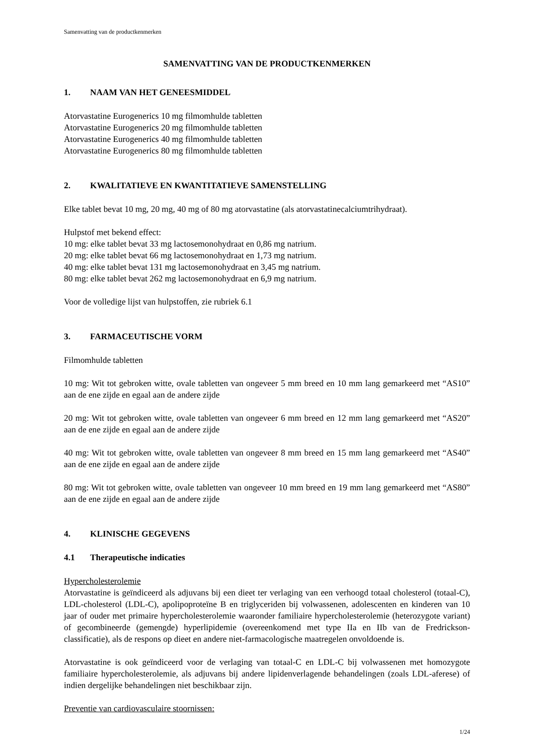Samenvatting van de productkenmerken
SAMENVATTING VAN DE PRODUCTKENMERKEN
1. NAAM VAN HET GENEESMIDDEL
Atorvastatine Eurogenerics 10 mg filmomhulde tabletten
Atorvastatine Eurogenerics 20 mg filmomhulde tabletten
Atorvastatine Eurogenerics 40 mg filmomhulde tabletten
Atorvastatine Eurogenerics 80 mg filmomhulde tabletten
2. KWALITATIEVE EN KWANTITATIEVE SAMENSTELLING
Elke tablet bevat 10 mg, 20 mg, 40 mg of 80 mg atorvastatine (als atorvastatinecalciumtrihydraat).
Hulpstof met bekend effect:
10 mg: elke tablet bevat 33 mg lactosemonohydraat en 0,86 mg natrium.
20 mg: elke tablet bevat 66 mg lactosemonohydraat en 1,73 mg natrium.
40 mg: elke tablet bevat 131 mg lactosemonohydraat en 3,45 mg natrium.
80 mg: elke tablet bevat 262 mg lactosemonohydraat en 6,9 mg natrium.
Voor de volledige lijst van hulpstoffen, zie rubriek 6.1
3. FARMACEUTISCHE VORM
Filmomhulde tabletten
10 mg: Wit tot gebroken witte, ovale tabletten van ongeveer 5 mm breed en 10 mm lang gemarkeerd met “AS10” aan de ene zijde en egaal aan de andere zijde
20 mg: Wit tot gebroken witte, ovale tabletten van ongeveer 6 mm breed en 12 mm lang gemarkeerd met “AS20” aan de ene zijde en egaal aan de andere zijde
40 mg: Wit tot gebroken witte, ovale tabletten van ongeveer 8 mm breed en 15 mm lang gemarkeerd met “AS40” aan de ene zijde en egaal aan de andere zijde
80 mg: Wit tot gebroken witte, ovale tabletten van ongeveer 10 mm breed en 19 mm lang gemarkeerd met “AS80” aan de ene zijde en egaal aan de andere zijde
4. KLINISCHE GEGEVENS
4.1 Therapeutische indicaties
Hypercholesterolemie
Atorvastatine is geïndiceerd als adjuvans bij een dieet ter verlaging van een verhoogd totaal cholesterol (totaal-C), LDL-cholesterol (LDL-C), apolipoproteïne B en triglyceriden bij volwassenen, adolescenten en kinderen van 10 jaar of ouder met primaire hypercholesterolemie waaronder familiaire hypercholesterolemie (heterozygote variant) of gecombineerde (gemengde) hyperlipidemie (overeenkomend met type IIa en IIb van de Fredrickson-classificatie), als de respons op dieet en andere niet-farmacologische maatregelen onvoldoende is.
Atorvastatine is ook geïndiceerd voor de verlaging van totaal-C en LDL-C bij volwassenen met homozygote familiaire hypercholesterolemie, als adjuvans bij andere lipidenverlagende behandelingen (zoals LDL-aferese) of indien dergelijke behandelingen niet beschikbaar zijn.
Preventie van cardiovasculaire stoornissen:
1/24